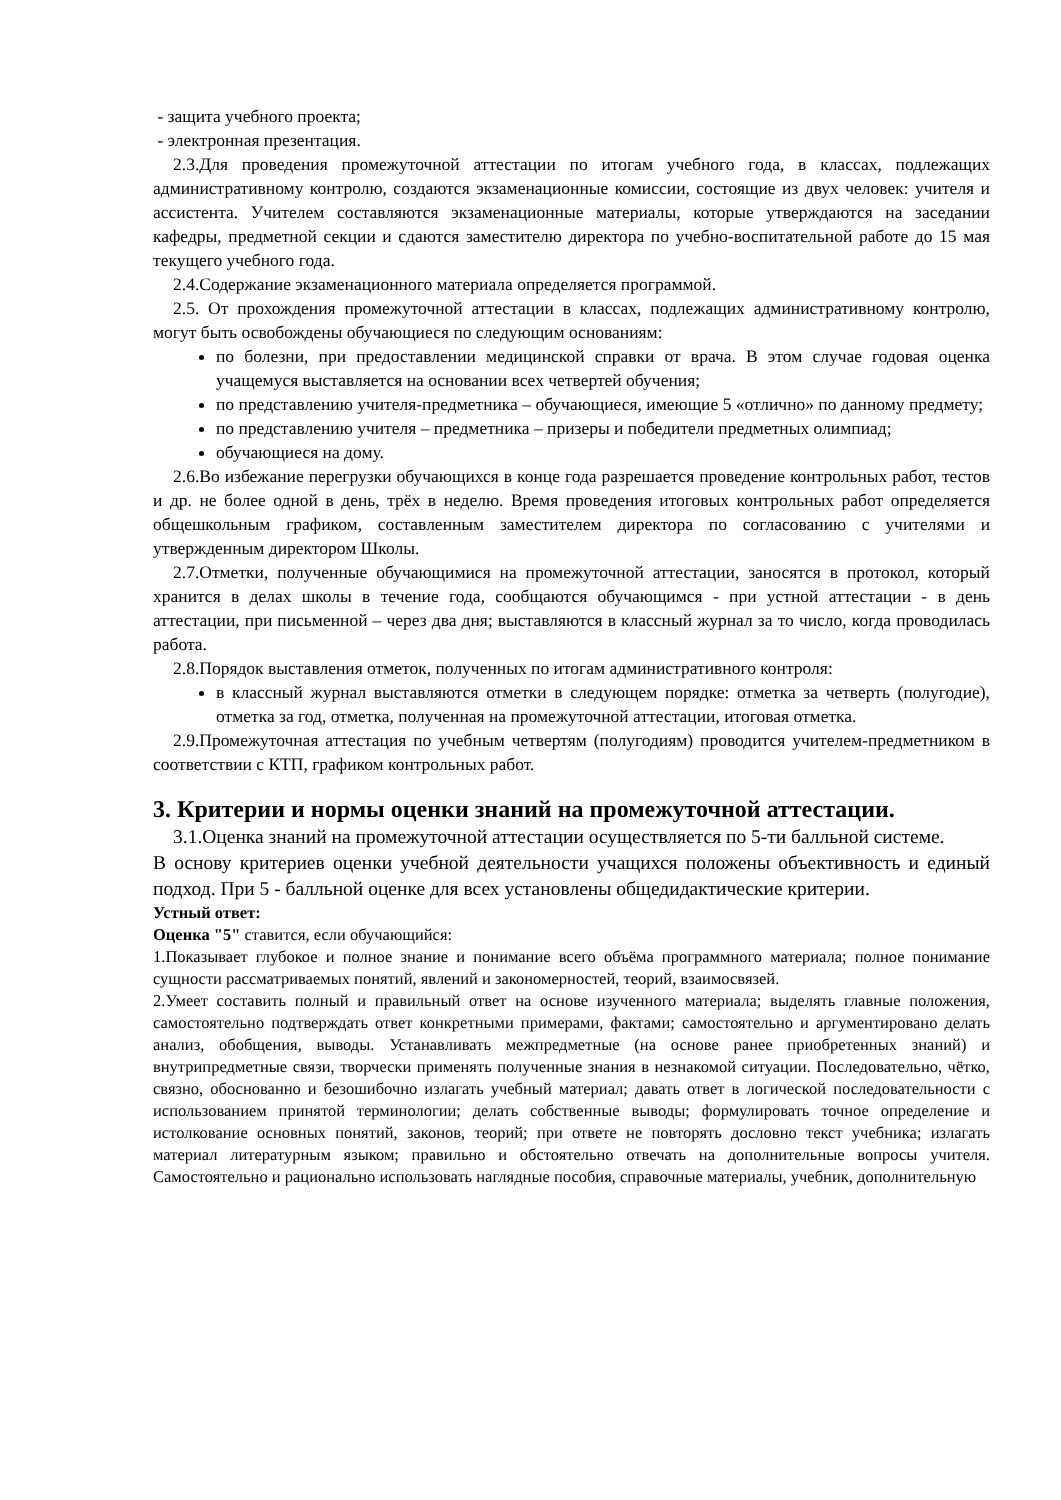- защита учебного проекта;
- электронная презентация.
2.3.Для проведения промежуточной аттестации по итогам учебного года, в классах, подлежащих административному контролю, создаются экзаменационные комиссии, состоящие из двух человек: учителя и ассистента. Учителем составляются экзаменационные материалы, которые утверждаются на заседании кафедры, предметной секции и сдаются заместителю директора по учебно-воспитательной работе до 15 мая текущего учебного года.
2.4.Содержание экзаменационного материала определяется программой.
2.5. От прохождения промежуточной аттестации в классах, подлежащих административному контролю, могут быть освобождены обучающиеся по следующим основаниям:
по болезни, при предоставлении медицинской справки от врача. В этом случае годовая оценка учащемуся выставляется на основании всех четвертей обучения;
по представлению учителя-предметника – обучающиеся, имеющие 5 «отлично» по данному предмету;
по представлению учителя – предметника – призеры и победители предметных олимпиад;
обучающиеся на дому.
2.6.Во избежание перегрузки обучающихся в конце года разрешается проведение контрольных работ, тестов и др. не более одной в день, трёх в неделю. Время проведения итоговых контрольных работ определяется общешкольным графиком, составленным заместителем директора по согласованию с учителями и утвержденным директором Школы.
2.7.Отметки, полученные обучающимися на промежуточной аттестации, заносятся в протокол, который хранится в делах школы в течение года, сообщаются обучающимся - при устной аттестации - в день аттестации, при письменной – через два дня; выставляются в классный журнал за то число, когда проводилась работа.
2.8.Порядок выставления отметок, полученных по итогам административного контроля:
в классный журнал выставляются отметки в следующем порядке: отметка за четверть (полугодие), отметка за год, отметка, полученная на промежуточной аттестации, итоговая отметка.
2.9.Промежуточная аттестация по учебным четвертям (полугодиям) проводится учителем-предметником в соответствии с КТП, графиком контрольных работ.
3. Критерии и нормы оценки знаний на промежуточной аттестации.
3.1.Оценка знаний на промежуточной аттестации осуществляется по 5-ти балльной системе.
В основу критериев оценки учебной деятельности учащихся положены объективность и единый подход. При 5 - балльной оценке для всех установлены общедидактические критерии.
Устный ответ:
Оценка "5" ставится, если обучающийся:
1.Показывает глубокое и полное знание и понимание всего объёма программного материала; полное понимание сущности рассматриваемых понятий, явлений и закономерностей, теорий, взаимосвязей.
2.Умеет составить полный и правильный ответ на основе изученного материала; выделять главные положения, самостоятельно подтверждать ответ конкретными примерами, фактами; самостоятельно и аргументировано делать анализ, обобщения, выводы. Устанавливать межпредметные (на основе ранее приобретенных знаний) и внутрипредметные связи, творчески применять полученные знания в незнакомой ситуации. Последовательно, чётко, связно, обоснованно и безошибочно излагать учебный материал; давать ответ в логической последовательности с использованием принятой терминологии; делать собственные выводы; формулировать точное определение и истолкование основных понятий, законов, теорий; при ответе не повторять дословно текст учебника; излагать материал литературным языком; правильно и обстоятельно отвечать на дополнительные вопросы учителя. Самостоятельно и рационально использовать наглядные пособия, справочные материалы, учебник, дополнительную